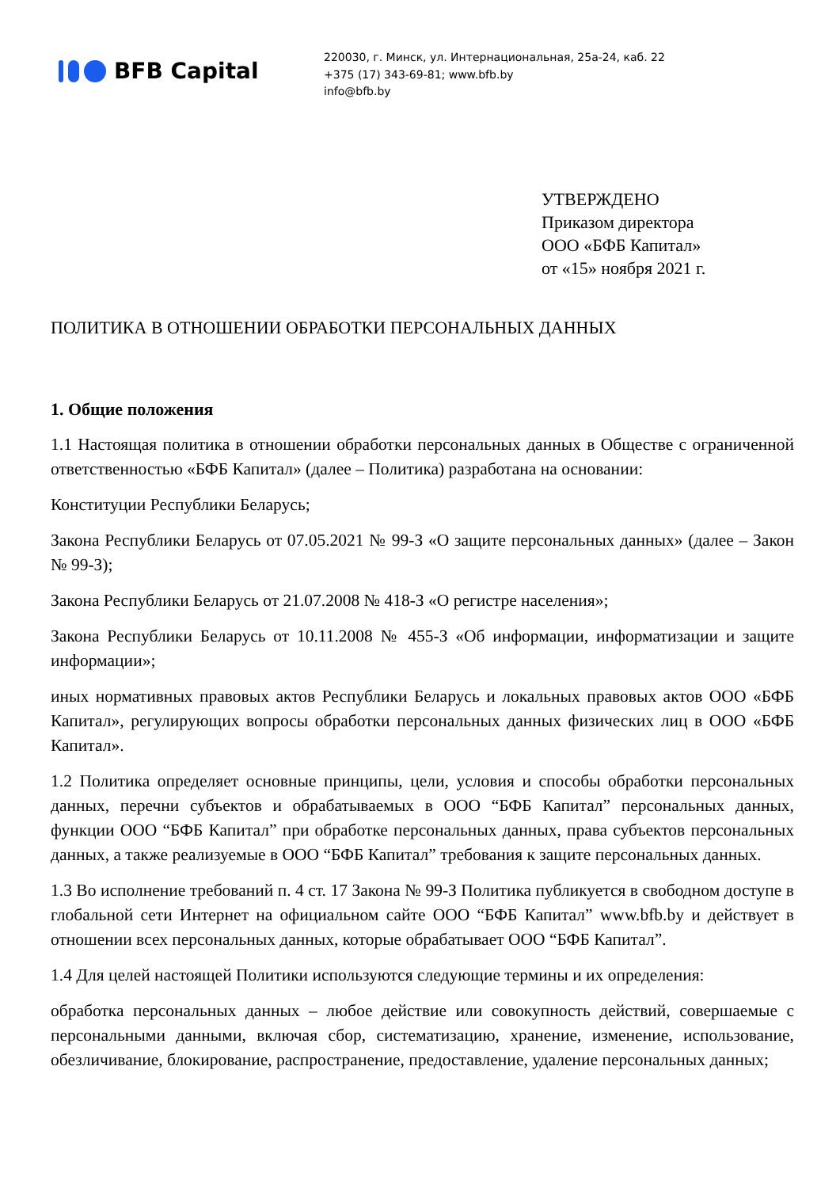BFB Capital
220030, г. Минск, ул. Интернациональная, 25а-24, каб. 22
+375 (17) 343-69-81; www.bfb.by
info@bfb.by
УТВЕРЖДЕНО
Приказом директора
ООО «БФБ Капитал»
от «15» ноября 2021 г.
ПОЛИТИКА В ОТНОШЕНИИ ОБРАБОТКИ ПЕРСОНАЛЬНЫХ ДАННЫХ
1. Общие положения
1.1 Настоящая политика в отношении обработки персональных данных в Обществе с ограниченной ответственностью «БФБ Капитал» (далее – Политика) разработана на основании:
Конституции Республики Беларусь;
Закона Республики Беларусь от 07.05.2021 № 99-З «О защите персональных данных» (далее – Закон № 99-З);
Закона Республики Беларусь от 21.07.2008 № 418-З «О регистре населения»;
Закона Республики Беларусь от 10.11.2008 № 455-З «Об информации, информатизации и защите информации»;
иных нормативных правовых актов Республики Беларусь и локальных правовых актов ООО «БФБ Капитал», регулирующих вопросы обработки персональных данных физических лиц в ООО «БФБ Капитал».
1.2 Политика определяет основные принципы, цели, условия и способы обработки персональных данных, перечни субъектов и обрабатываемых в ООО “БФБ Капитал” персональных данных, функции ООО “БФБ Капитал” при обработке персональных данных, права субъектов персональных данных, а также реализуемые в ООО “БФБ Капитал” требования к защите персональных данных.
1.3 Во исполнение требований п. 4 ст. 17 Закона № 99-З Политика публикуется в свободном доступе в глобальной сети Интернет на официальном сайте ООО “БФБ Капитал” www.bfb.by и действует в отношении всех персональных данных, которые обрабатывает ООО “БФБ Капитал”.
1.4 Для целей настоящей Политики используются следующие термины и их определения:
обработка персональных данных – любое действие или совокупность действий, совершаемые с персональными данными, включая сбор, систематизацию, хранение, изменение, использование, обезличивание, блокирование, распространение, предоставление, удаление персональных данных;